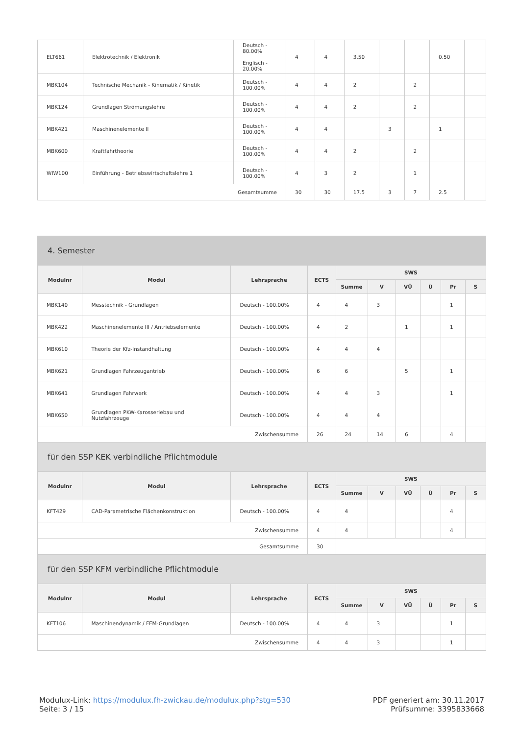| ELT661 | Elektrotechnik / Elektronik | Deutsch - 80.00% Englisch - 20.00% | 4 | 4 | 3.50 | | | 0.50 | |
| MBK104 | Technische Mechanik - Kinematik / Kinetik | Deutsch - 100.00% | 4 | 4 | 2 | | 2 | | |
| MBK124 | Grundlagen Strömungslehre | Deutsch - 100.00% | 4 | 4 | 2 | | 2 | | |
| MBK421 | Maschinenelemente II | Deutsch - 100.00% | 4 | 4 | | 3 | | 1 | |
| MBK600 | Kraftfahrtheorie | Deutsch - 100.00% | 4 | 4 | 2 | | 2 | | |
| WIW100 | Einführung - Betriebswirtschaftslehre 1 | Deutsch - 100.00% | 4 | 3 | 2 | | 1 | | |
| Gesamtsumme | | | 30 | 30 | 17.5 | 3 | 7 | 2.5 | |
| 4. Semester | | | | | | | | | |
| --- | --- | --- | --- | --- | --- | --- | --- | --- | --- |
| Modulnr | Modul | Lehrsprache | ECTS | SWS | | | | | |
| | | | | Summe | V | VÜ | Ü | Pr | S |
| MBK140 | Messtechnik - Grundlagen | Deutsch - 100.00% | 4 | 4 | 3 | | | 1 | |
| MBK422 | Maschinenelemente III / Antriebselemente | Deutsch - 100.00% | 4 | 2 | | 1 | | 1 | |
| MBK610 | Theorie der Kfz-Instandhaltung | Deutsch - 100.00% | 4 | 4 | 4 | | | | |
| MBK621 | Grundlagen Fahrzeugantrieb | Deutsch - 100.00% | 6 | 6 | | 5 | | 1 | |
| MBK641 | Grundlagen Fahrwerk | Deutsch - 100.00% | 4 | 4 | 3 | | | 1 | |
| MBK650 | Grundlagen PKW-Karosseriebau und Nutzfahrzeuge | Deutsch - 100.00% | 4 | 4 | 4 | | | | |
| Zwischensumme | | | 26 | 24 | 14 | 6 | | 4 | |
| für den SSP KEK verbindliche Pflichtmodule | | | | | | | | | |
| Modulnr | Modul | Lehrsprache | ECTS | SWS | | | | | |
| | | | | Summe | V | VÜ | Ü | Pr | S |
| KFT429 | CAD-Parametrische Flächenkonstruktion | Deutsch - 100.00% | 4 | 4 | | | | 4 | |
| Zwischensumme | | | 4 | 4 | | | | 4 | |
| Gesamtsumme | | | 30 | | | | | | |
| für den SSP KFM verbindliche Pflichtmodule | | | | | | | | | |
| Modulnr | Modul | Lehrsprache | ECTS | SWS | | | | | |
| | | | | Summe | V | VÜ | Ü | Pr | S |
| KFT106 | Maschinendynamik / FEM-Grundlagen | Deutsch - 100.00% | 4 | 4 | 3 | | | 1 | |
| Zwischensumme | | | 4 | 4 | 3 | | | 1 | |
Modulux-Link: https://modulux.fh-zwickau.de/modulux.php?stg=530
Seite: 3 / 15
PDF generiert am: 30.11.2017
Prüfsumme: 3395833668